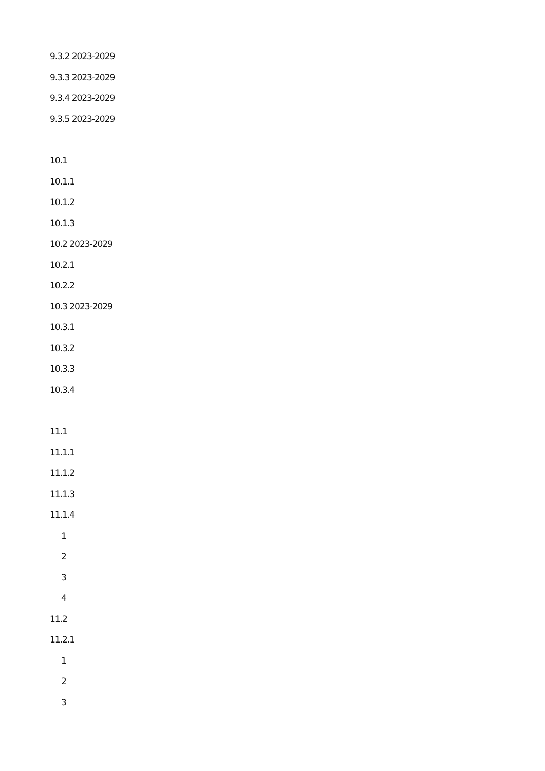9.3.2 2023-2029
9.3.3 2023-2029
9.3.4 2023-2029
9.3.5 2023-2029
10.1
10.1.1
10.1.2
10.1.3
10.2 2023-2029
10.2.1
10.2.2
10.3 2023-2029
10.3.1
10.3.2
10.3.3
10.3.4
11.1
11.1.1
11.1.2
11.1.3
11.1.4
1
2
3
4
11.2
11.2.1
1
2
3